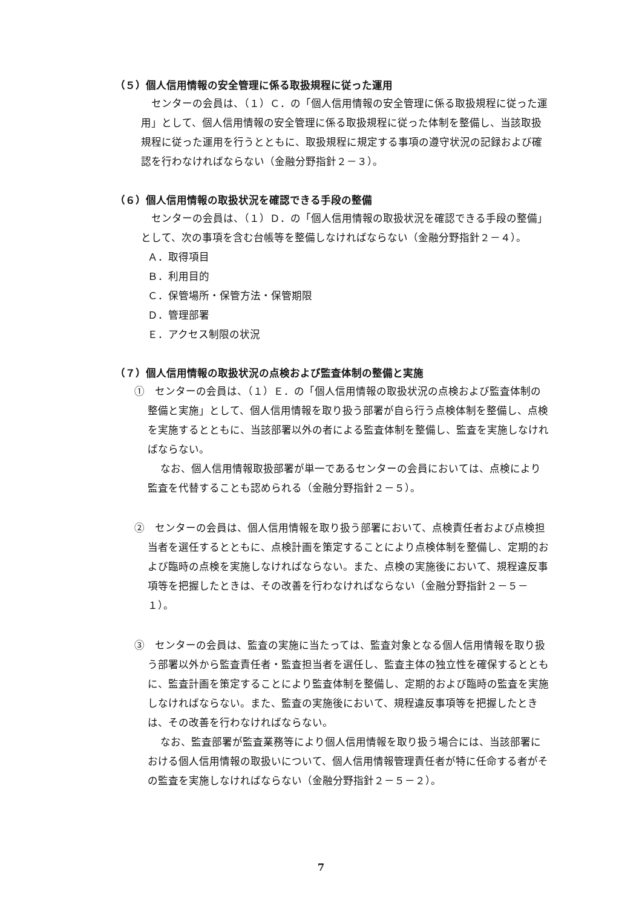（５）個人信用情報の安全管理に係る取扱規程に従った運用
センターの会員は、（１）Ｃ．の「個人信用情報の安全管理に係る取扱規程に従った運用」として、個人信用情報の安全管理に係る取扱規程に従った体制を整備し、当該取扱規程に従った運用を行うとともに、取扱規程に規定する事項の遵守状況の記録および確認を行わなければならない（金融分野指針２－３）。
（６）個人信用情報の取扱状況を確認できる手段の整備
センターの会員は、（１）Ｄ．の「個人信用情報の取扱状況を確認できる手段の整備」として、次の事項を含む台帳等を整備しなければならない（金融分野指針２－４）。
Ａ．取得項目
Ｂ．利用目的
Ｃ．保管場所・保管方法・保管期限
Ｄ．管理部署
Ｅ．アクセス制限の状況
（７）個人信用情報の取扱状況の点検および監査体制の整備と実施
①　センターの会員は、（１）Ｅ．の「個人信用情報の取扱状況の点検および監査体制の整備と実施」として、個人信用情報を取り扱う部署が自ら行う点検体制を整備し、点検を実施するとともに、当該部署以外の者による監査体制を整備し、監査を実施しなければならない。
なお、個人信用情報取扱部署が単一であるセンターの会員においては、点検により監査を代替することも認められる（金融分野指針２－５）。
②　センターの会員は、個人信用情報を取り扱う部署において、点検責任者および点検担当者を選任するとともに、点検計画を策定することにより点検体制を整備し、定期的および臨時の点検を実施しなければならない。また、点検の実施後において、規程違反事項等を把握したときは、その改善を行わなければならない（金融分野指針２－５－１）。
③　センターの会員は、監査の実施に当たっては、監査対象となる個人信用情報を取り扱う部署以外から監査責任者・監査担当者を選任し、監査主体の独立性を確保するとともに、監査計画を策定することにより監査体制を整備し、定期的および臨時の監査を実施しなければならない。また、監査の実施後において、規程違反事項等を把握したときは、その改善を行わなければならない。
なお、監査部署が監査業務等により個人信用情報を取り扱う場合には、当該部署における個人信用情報の取扱いについて、個人信用情報管理責任者が特に任命する者がその監査を実施しなければならない（金融分野指針２－５－２）。
7